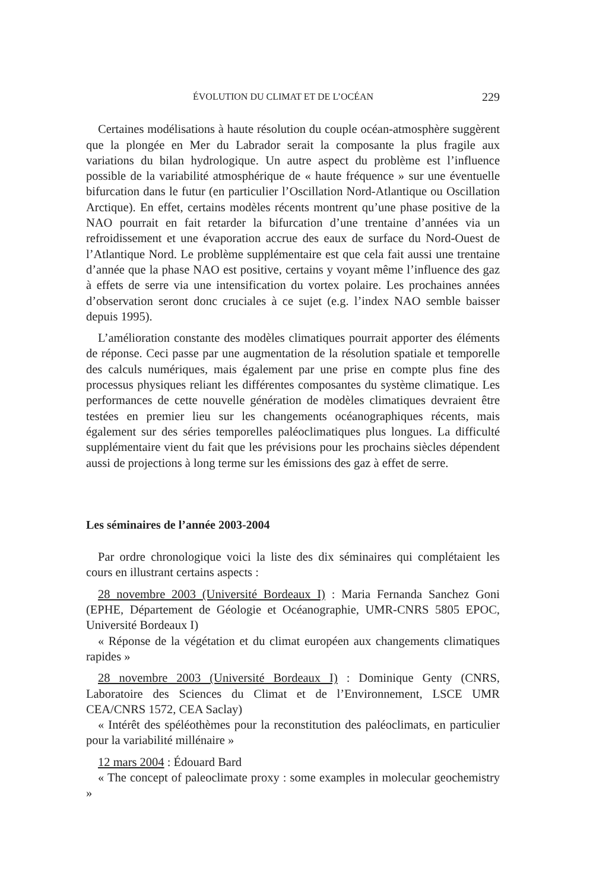ÉVOLUTION DU CLIMAT ET DE L’OCÉAN 229
Certaines modélisations à haute résolution du couple océan-atmosphère suggèrent que la plongée en Mer du Labrador serait la composante la plus fragile aux variations du bilan hydrologique. Un autre aspect du problème est l’influence possible de la variabilité atmosphérique de « haute fréquence » sur une éventuelle bifurcation dans le futur (en particulier l’Oscillation Nord-Atlantique ou Oscillation Arctique). En effet, certains modèles récents montrent qu’une phase positive de la NAO pourrait en fait retarder la bifurcation d’une trentaine d’années via un refroidissement et une évaporation accrue des eaux de surface du Nord-Ouest de l’Atlantique Nord. Le problème supplémentaire est que cela fait aussi une trentaine d’année que la phase NAO est positive, certains y voyant même l’influence des gaz à effets de serre via une intensification du vortex polaire. Les prochaines années d’observation seront donc cruciales à ce sujet (e.g. l’index NAO semble baisser depuis 1995).
L’amélioration constante des modèles climatiques pourrait apporter des éléments de réponse. Ceci passe par une augmentation de la résolution spatiale et temporelle des calculs numériques, mais également par une prise en compte plus fine des processus physiques reliant les différentes composantes du système climatique. Les performances de cette nouvelle génération de modèles climatiques devraient être testées en premier lieu sur les changements océanographiques récents, mais également sur des séries temporelles paléoclimatiques plus longues. La difficulté supplémentaire vient du fait que les prévisions pour les prochains siècles dépendent aussi de projections à long terme sur les émissions des gaz à effet de serre.
Les séminaires de l’année 2003-2004
Par ordre chronologique voici la liste des dix séminaires qui complétaient les cours en illustrant certains aspects :
28 novembre 2003 (Université Bordeaux I) : Maria Fernanda Sanchez Goni (EPHE, Département de Géologie et Océanographie, UMR-CNRS 5805 EPOC, Université Bordeaux I)
« Réponse de la végétation et du climat européen aux changements climatiques rapides »
28 novembre 2003 (Université Bordeaux I) : Dominique Genty (CNRS, Laboratoire des Sciences du Climat et de l’Environnement, LSCE UMR CEA/CNRS 1572, CEA Saclay)
« Intérêt des spéléothèmes pour la reconstitution des paléoclimats, en particulier pour la variabilité millénaire »
12 mars 2004 : Édouard Bard
« The concept of paleoclimate proxy : some examples in molecular geochemistry »